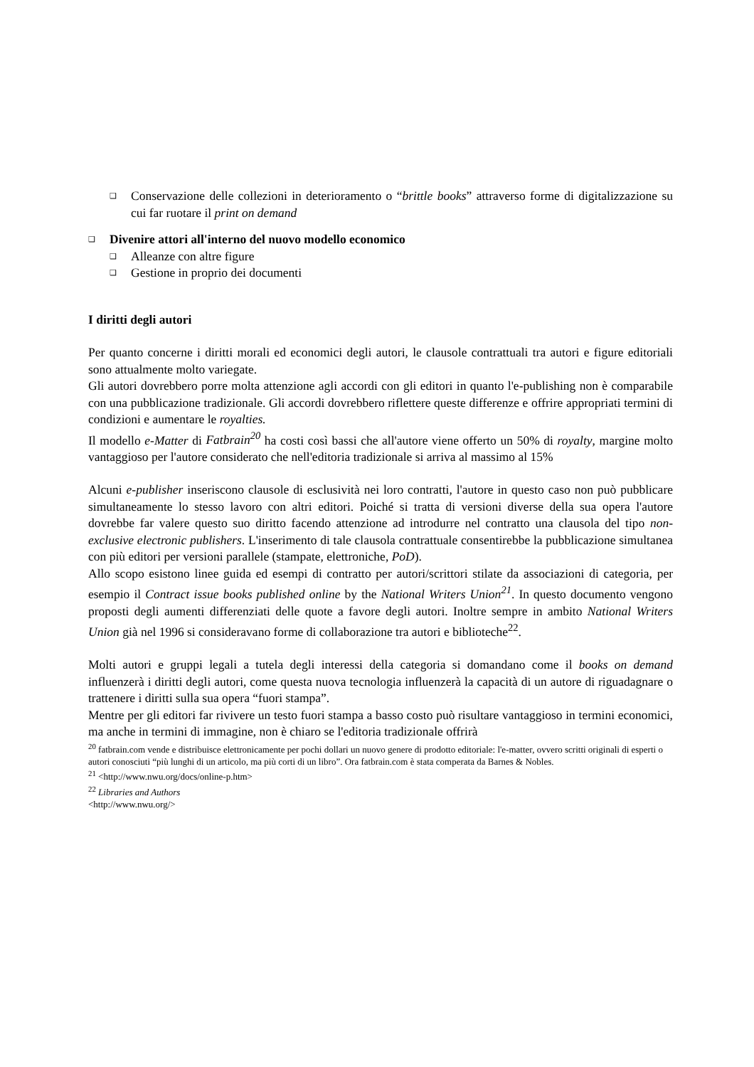❑
Conservazione delle collezioni in deterioramento o “brittle books” attraverso forme di digitalizzazione su cui far ruotare il print on demand
❑
Divenire attori all'interno del nuovo modello economico
❑
Alleanze con altre figure
❑
Gestione in proprio dei documenti
I diritti degli autori
Per quanto concerne i diritti morali ed economici degli autori, le clausole contrattuali tra autori e figure editoriali sono attualmente molto variegate.
Gli autori dovrebbero porre molta attenzione agli accordi con gli editori in quanto l'e-publishing non è comparabile con una pubblicazione tradizionale. Gli accordi dovrebbero riflettere queste differenze e offrire appropriati termini di condizioni e aumentare le royalties.
Il modello e-Matter di Fatbrain<sup>20</sup> ha costi così bassi che all'autore viene offerto un 50% di royalty, margine molto vantaggioso per l'autore considerato che nell'editoria tradizionale si arriva al massimo al 15%
Alcuni e-publisher inseriscono clausole di esclusività nei loro contratti, l'autore in questo caso non può pubblicare simultaneamente lo stesso lavoro con altri editori. Poiché si tratta di versioni diverse della sua opera l'autore dovrebbe far valere questo suo diritto facendo attenzione ad introdurre nel contratto una clausola del tipo non-exclusive electronic publishers. L'inserimento di tale clausola contrattuale consentirebbe la pubblicazione simultanea con più editori per versioni parallele (stampate, elettroniche, PoD).
Allo scopo esistono linee guida ed esempi di contratto per autori/scrittori stilate da associazioni di categoria, per esempio il Contract issue books published online by the National Writers Union<sup>21</sup>. In questo documento vengono proposti degli aumenti differenziati delle quote a favore degli autori. Inoltre sempre in ambito National Writers Union già nel 1996 si consideravano forme di collaborazione tra autori e biblioteche<sup>22</sup>.
Molti autori e gruppi legali a tutela degli interessi della categoria si domandano come il books on demand influenzerà i diritti degli autori, come questa nuova tecnologia influenzerà la capacità di un autore di riguadagnare o trattenere i diritti sulla sua opera “fuori stampa”.
Mentre per gli editori far rivivere un testo fuori stampa a basso costo può risultare vantaggioso in termini economici, ma anche in termini di immagine, non è chiaro se l'editoria tradizionale offrirà
<sup>20</sup> fatbrain.com vende e distribuisce elettronicamente per pochi dollari un nuovo genere di prodotto editoriale: l'e-matter, ovvero scritti originali di esperti o autori conosciuti “più lunghi di un articolo, ma più corti di un libro”. Ora fatbrain.com è stata comperata da Barnes & Nobles.
<sup>21</sup> <http://www.nwu.org/docs/online-p.htm>
<sup>22</sup> Libraries and Authors
<http://www.nwu.org/>